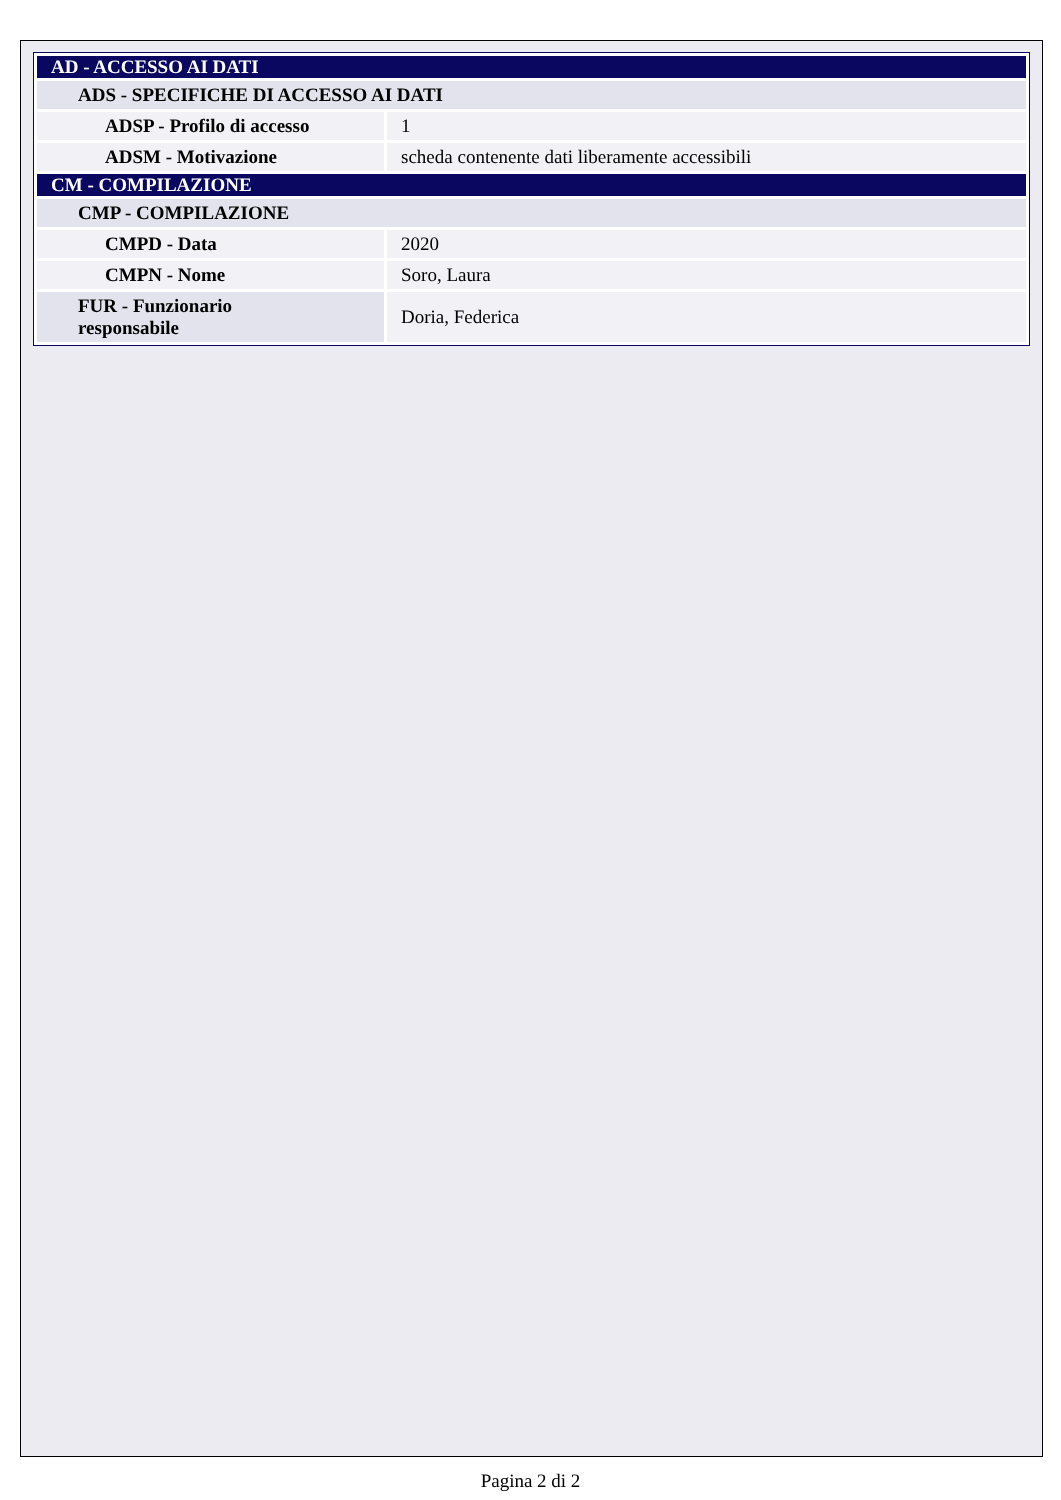| AD - ACCESSO AI DATI | |
| ADS - SPECIFICHE DI ACCESSO AI DATI | |
| ADSP - Profilo di accesso | 1 |
| ADSM - Motivazione | scheda contenente dati liberamente accessibili |
| CM - COMPILAZIONE | |
| CMP - COMPILAZIONE | |
| CMPD - Data | 2020 |
| CMPN - Nome | Soro, Laura |
| FUR - Funzionario responsabile | Doria, Federica |
Pagina 2 di 2